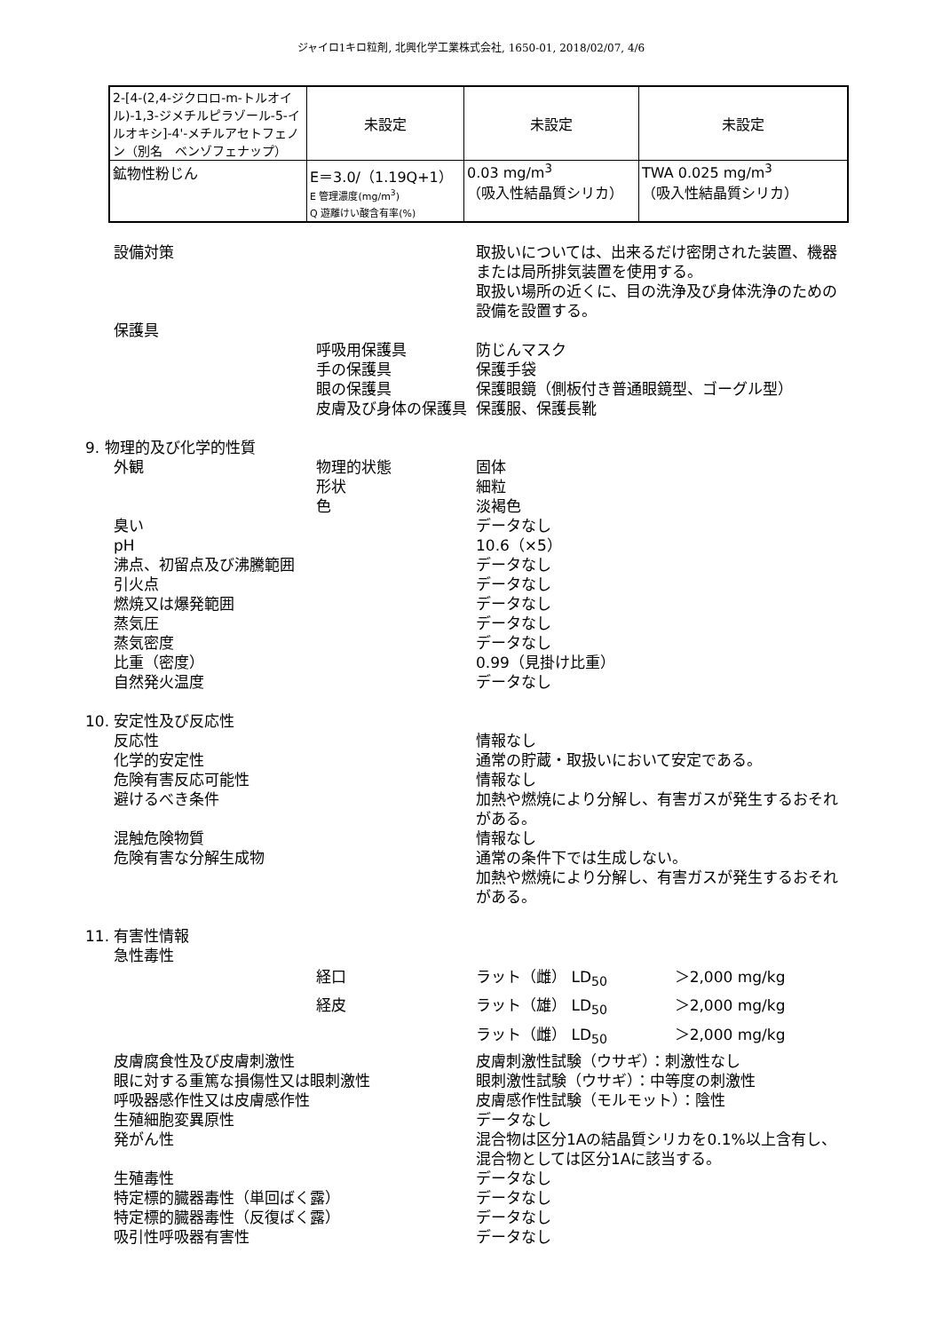ジャイロ1キロ粒剤, 北興化学工業株式会社, 1650-01, 2018/02/07, 4/6
| 2-[4-(2,4-ジクロロ-m-トルオイル)-1,3-ジメチルピラゾール-5-イルオキシ]-4'-メチルアセトフェノン（別名 ベンゾフェナップ） | 未設定 | 未設定 | 未設定 |
| 鉱物性粉じん | E＝3.0/（1.19Q+1） E 管理濃度(mg/m<sup>3</sup>) Q 遊離けい酸含有率(%) | 0.03 mg/m<sup>3</sup> （吸入性結晶質シリカ） | TWA 0.025 mg/m<sup>3</sup> （吸入性結晶質シリカ） |
設備対策 取扱いについては、出来るだけ密閉された装置、機器または局所排気装置を使用する。
取扱い場所の近くに、目の洗浄及び身体洗浄のための設備を設置する。
保護具
呼吸用保護具 防じんマスク
手の保護具 保護手袋
眼の保護具 保護眼鏡（側板付き普通眼鏡型、ゴーグル型）
皮膚及び身体の保護具 保護服、保護長靴
9. 物理的及び化学的性質
外観 物理的状態 固体
形状 細粒
色 淡褐色
臭い データなし
pH 10.6（×5）
沸点、初留点及び沸騰範囲 データなし
引火点 データなし
燃焼又は爆発範囲 データなし
蒸気圧 データなし
蒸気密度 データなし
比重（密度） 0.99（見掛け比重）
自然発火温度 データなし
10. 安定性及び反応性
反応性 情報なし
化学的安定性 通常の貯蔵・取扱いにおいて安定である。
危険有害反応可能性 情報なし
避けるべき条件 加熱や燃焼により分解し、有害ガスが発生するおそれがある。
混触危険物質 情報なし
危険有害な分解生成物 通常の条件下では生成しない。
加熱や燃焼により分解し、有害ガスが発生するおそれがある。
11. 有害性情報
急性毒性
経口 ラット（雌） LD<sub>50</sub> ＞2,000 mg/kg
経皮 ラット（雄） LD<sub>50</sub> ＞2,000 mg/kg
ラット（雌） LD<sub>50</sub> ＞2,000 mg/kg
皮膚腐食性及び皮膚刺激性 皮膚刺激性試験（ウサギ）：刺激性なし
眼に対する重篤な損傷性又は眼刺激性 眼刺激性試験（ウサギ）：中等度の刺激性
呼吸器感作性又は皮膚感作性 皮膚感作性試験（モルモット）：陰性
生殖細胞変異原性 データなし
発がん性 混合物は区分1Aの結晶質シリカを0.1%以上含有し、混合物としては区分1Aに該当する。
生殖毒性 データなし
特定標的臓器毒性（単回ばく露） データなし
特定標的臓器毒性（反復ばく露） データなし
吸引性呼吸器有害性 データなし